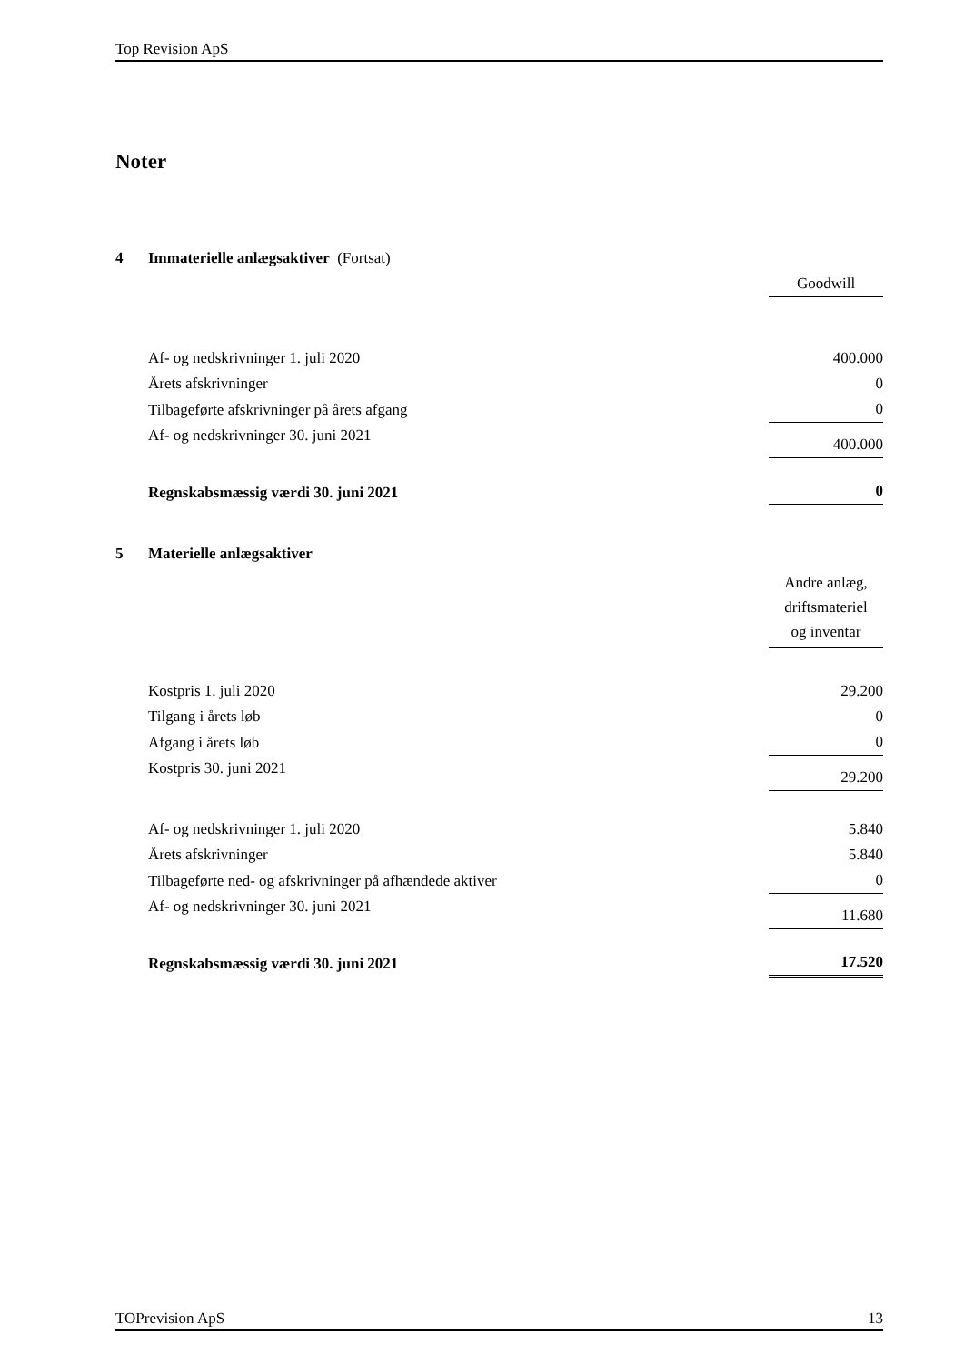Top Revision ApS
Noter
| 4 | Immaterielle anlægsaktiver (Fortsat) | |
| | | Goodwill |
| | Af- og nedskrivninger 1. juli 2020 | 400.000 |
| | Årets afskrivninger | 0 |
| | Tilbageførte afskrivninger på årets afgang | 0 |
| | Af- og nedskrivninger 30. juni 2021 | 400.000 |
| | Regnskabsmæssig værdi 30. juni 2021 | 0 |
| 5 | Materielle anlægsaktiver | |
| | | Andre anlæg, driftsmateriel og inventar |
| | Kostpris 1. juli 2020 | 29.200 |
| | Tilgang i årets løb | 0 |
| | Afgang i årets løb | 0 |
| | Kostpris 30. juni 2021 | 29.200 |
| | Af- og nedskrivninger 1. juli 2020 | 5.840 |
| | Årets afskrivninger | 5.840 |
| | Tilbageførte ned- og afskrivninger på afhændede aktiver | 0 |
| | Af- og nedskrivninger 30. juni 2021 | 11.680 |
| | Regnskabsmæssig værdi 30. juni 2021 | 17.520 |
TOPrevision ApS 13